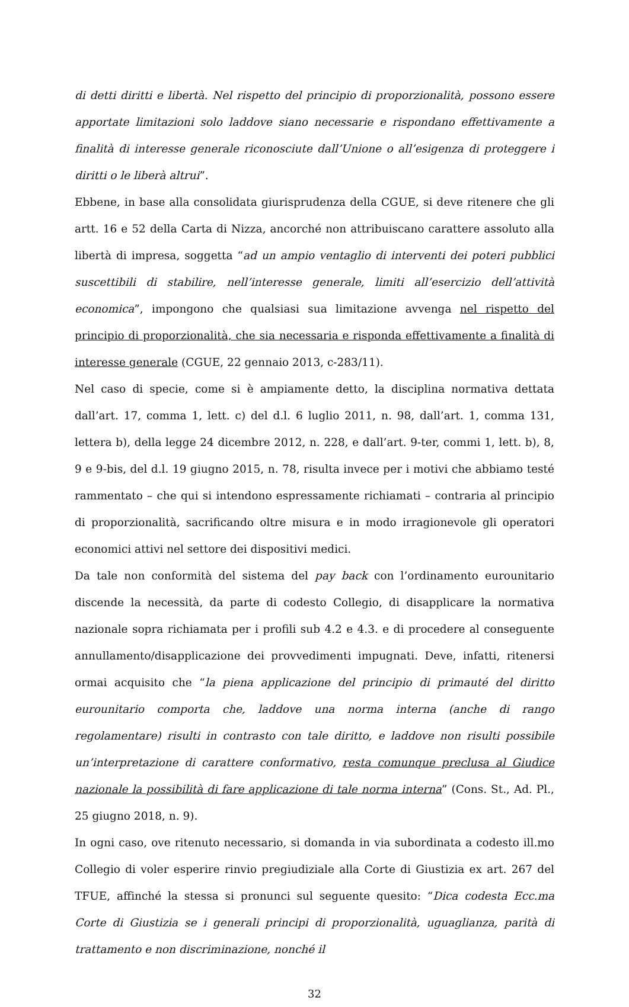di detti diritti e libertà. Nel rispetto del principio di proporzionalità, possono essere apportate limitazioni solo laddove siano necessarie e rispondano effettivamente a finalità di interesse generale riconosciute dall’Unione o all’esigenza di proteggere i diritti o le liberà altrui”.
Ebbene, in base alla consolidata giurisprudenza della CGUE, si deve ritenere che gli artt. 16 e 52 della Carta di Nizza, ancorché non attribuiscano carattere assoluto alla libertà di impresa, soggetta “ad un ampio ventaglio di interventi dei poteri pubblici suscettibili di stabilire, nell’interesse generale, limiti all’esercizio dell’attività economica”, impongono che qualsiasi sua limitazione avvenga nel rispetto del principio di proporzionalità, che sia necessaria e risponda effettivamente a finalità di interesse generale (CGUE, 22 gennaio 2013, c-283/11).
Nel caso di specie, come si è ampiamente detto, la disciplina normativa dettata dall’art. 17, comma 1, lett. c) del d.l. 6 luglio 2011, n. 98, dall’art. 1, comma 131, lettera b), della legge 24 dicembre 2012, n. 228, e dall’art. 9-ter, commi 1, lett. b), 8, 9 e 9-bis, del d.l. 19 giugno 2015, n. 78, risulta invece per i motivi che abbiamo testé rammentato – che qui si intendono espressamente richiamati – contraria al principio di proporzionalità, sacrificando oltre misura e in modo irragionevole gli operatori economici attivi nel settore dei dispositivi medici.
Da tale non conformità del sistema del pay back con l’ordinamento eurounitario discende la necessità, da parte di codesto Collegio, di disapplicare la normativa nazionale sopra richiamata per i profili sub 4.2 e 4.3. e di procedere al conseguente annullamento/disapplicazione dei provvedimenti impugnati. Deve, infatti, ritenersi ormai acquisito che “la piena applicazione del principio di primauté del diritto eurounitario comporta che, laddove una norma interna (anche di rango regolamentare) risulti in contrasto con tale diritto, e laddove non risulti possibile un’interpretazione di carattere conformativo, resta comunque preclusa al Giudice nazionale la possibilità di fare applicazione di tale norma interna” (Cons. St., Ad. Pl., 25 giugno 2018, n. 9).
In ogni caso, ove ritenuto necessario, si domanda in via subordinata a codesto ill.mo Collegio di voler esperire rinvio pregiudiziale alla Corte di Giustizia ex art. 267 del TFUE, affinché la stessa si pronunci sul seguente quesito: “Dica codesta Ecc.ma Corte di Giustizia se i generali principi di proporzionalità, uguaglianza, parità di trattamento e non discriminazione, nonché il
32